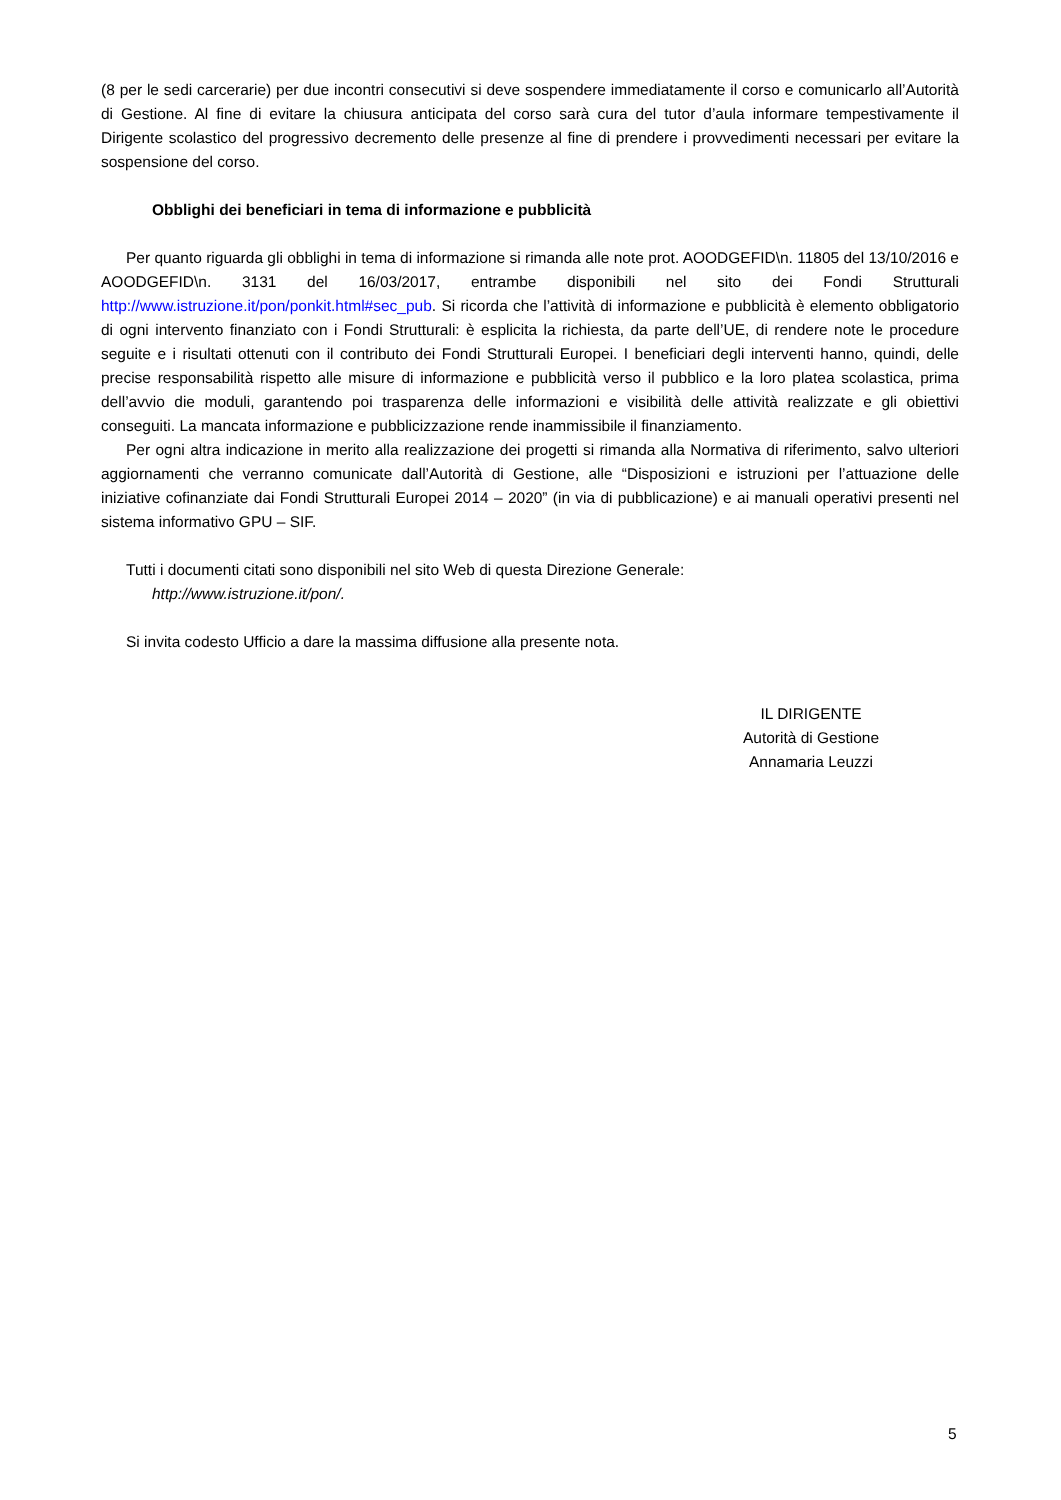(8 per le sedi carcerarie) per due incontri consecutivi si deve sospendere immediatamente il corso e comunicarlo all’Autorità di Gestione. Al fine di evitare la chiusura anticipata del corso sarà cura del tutor d’aula informare tempestivamente il Dirigente scolastico del progressivo decremento delle presenze al fine di prendere i provvedimenti necessari per evitare la sospensione del corso.
Obblighi dei beneficiari in tema di informazione e pubblicità
Per quanto riguarda gli obblighi in tema di informazione si rimanda alle note prot. AOODGEFID\n. 11805 del 13/10/2016 e AOODGEFID\n. 3131 del 16/03/2017, entrambe disponibili nel sito dei Fondi Strutturali http://www.istruzione.it/pon/ponkit.html#sec_pub. Si ricorda che l’attività di informazione e pubblicità è elemento obbligatorio di ogni intervento finanziato con i Fondi Strutturali: è esplicita la richiesta, da parte dell’UE, di rendere note le procedure seguite e i risultati ottenuti con il contributo dei Fondi Strutturali Europei. I beneficiari degli interventi hanno, quindi, delle precise responsabilità rispetto alle misure di informazione e pubblicità verso il pubblico e la loro platea scolastica, prima dell’avvio die moduli, garantendo poi trasparenza delle informazioni e visibilità delle attività realizzate e gli obiettivi conseguiti. La mancata informazione e pubblicizzazione rende inammissibile il finanziamento.
Per ogni altra indicazione in merito alla realizzazione dei progetti si rimanda alla Normativa di riferimento, salvo ulteriori aggiornamenti che verranno comunicate dall’Autorità di Gestione, alle “Disposizioni e istruzioni per l’attuazione delle iniziative cofinanziate dai Fondi Strutturali Europei 2014 – 2020” (in via di pubblicazione) e ai manuali operativi presenti nel sistema informativo GPU – SIF.
Tutti i documenti citati sono disponibili nel sito Web di questa Direzione Generale:
http://www.istruzione.it/pon/.
Si invita codesto Ufficio a dare la massima diffusione alla presente nota.
IL DIRIGENTE
Autorità di Gestione
Annamaria Leuzzi
5